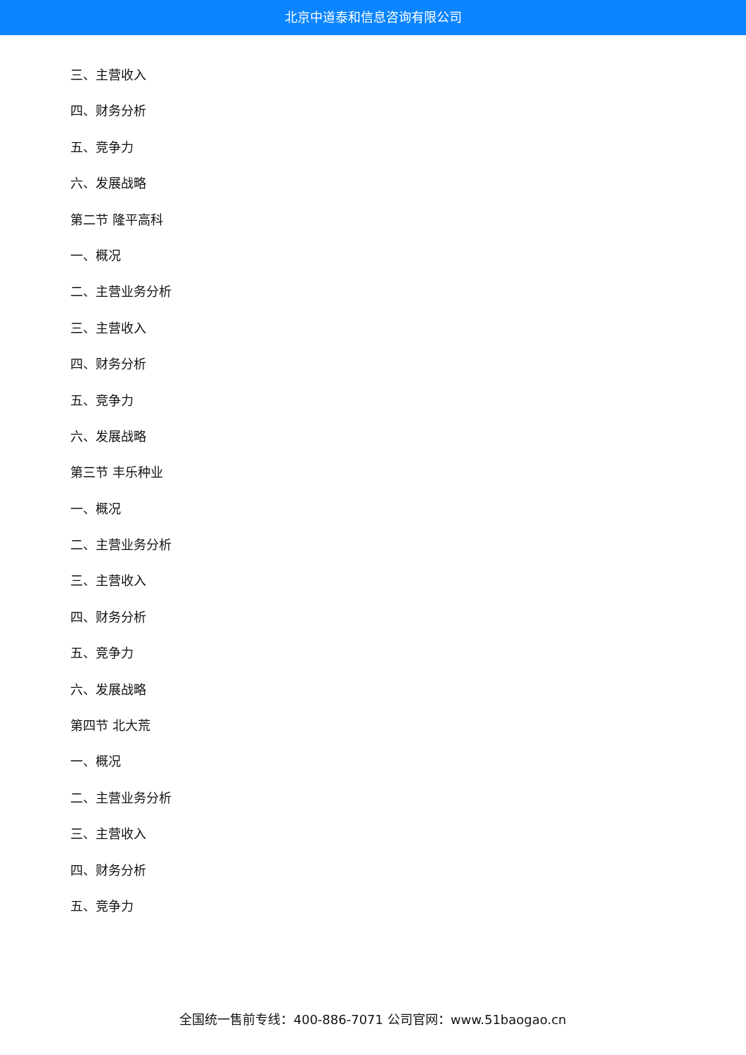北京中道泰和信息咨询有限公司
三、主营收入
四、财务分析
五、竞争力
六、发展战略
第二节 隆平高科
一、概况
二、主营业务分析
三、主营收入
四、财务分析
五、竞争力
六、发展战略
第三节 丰乐种业
一、概况
二、主营业务分析
三、主营收入
四、财务分析
五、竞争力
六、发展战略
第四节 北大荒
一、概况
二、主营业务分析
三、主营收入
四、财务分析
五、竞争力
全国统一售前专线：400-886-7071 公司官网：www.51baogao.cn